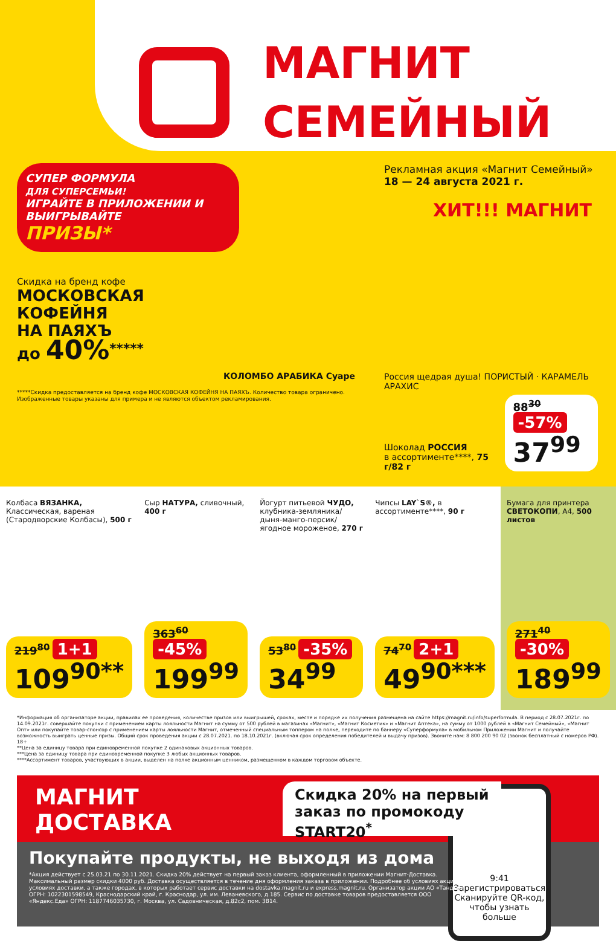МАГНИТ
СЕМЕЙНЫЙ
СУПЕР ФОРМУЛА
ДЛЯ СУПЕРСЕМЬИ!
ИГРАЙТЕ В ПРИЛОЖЕНИИ И ВЫИГРЫВАЙТЕ
ПРИЗЫ*
Скидка на бренд кофе
МОСКОВСКАЯ
КОФЕЙНЯ
НА ПАЯХЪ
до 40%<sup>*****</sup>
КОЛОМБО АРАБИКА Суаре
*****Скидка предоставляется на бренд кофе МОСКОВСКАЯ КОФЕЙНЯ НА ПАЯХЪ. Количество товара ограничено.
Изображенные товары указаны для примера и не являются объектом рекламирования.
Рекламная акция «Магнит Семейный»
18 — 24 августа 2021 г.
ХИТ!!! МАГНИТ
Россия щедрая душа! ПОРИСТЫЙ · КАРАМЕЛЬ АРАХИС
Шоколад РОССИЯ
в ассортименте****, 75 г/82 г
88<sup>30</sup> -57%
37<sup>99</sup>
Колбаса ВЯЗАНКА, Классическая, вареная (Стародворские Колбасы), 500 г
219<sup>80</sup> 1+1
109<sup>90**</sup>
Сыр НАТУРА, сливочный, 400 г
363<sup>60</sup> -45%
199<sup>99</sup>
Йогурт питьевой ЧУДО, клубника-земляника/ дыня-манго-персик/ ягодное мороженое, 270 г
53<sup>80</sup> -35%
34<sup>99</sup>
Чипсы LAY`S®, в ассортименте****, 90 г
74<sup>70</sup> 2+1
49<sup>90***</sup>
Бумага для принтера СВЕТОКОПИ, А4, 500 листов
271<sup>40</sup> -30%
189<sup>99</sup>
*Информация об организаторе акции, правилах ее проведения, количестве призов или выигрышей, сроках, месте и порядке их получения размещена на сайте https://magnit.ru/info/superformula. В период с 28.07.2021г. по 14.09.2021г. совершайте покупки с применением карты лояльности Магнит на сумму от 500 рублей в магазинах «Магнит», «Магнит Косметик» и «Магнит Аптека», на сумму от 1000 рублей в «Магнит Семейный», «Магнит Опт» или покупайте товар-спонсор с применением карты лояльности Магнит, отмеченный специальным топпером на полке, переходите по баннеру «Суперформула» в мобильном Приложении Магнит и получайте возможность выиграть ценные призы. Общий срок проведения акции с 28.07.2021. по 18.10.2021г. (включая срок определения победителей и выдачу призов). Звоните нам: 8 800 200 90 02 (звонок бесплатный с номеров РФ). 18+
**Цена за единицу товара при единовременной покупке 2 одинаковых акционных товаров.
***Цена за единицу товара при единовременной покупке 3 любых акционных товаров.
****Ассортимент товаров, участвующих в акции, выделен на полке акционным ценником, размещенном в каждом торговом объекте.
МАГНИТ
ДОСТАВКА
Скидка 20% на первый
заказ по промокоду
START20<sup>*</sup>
Покупайте продукты, не выходя из дома
*Акция действует с 25.03.21 по 30.11.2021. Скидка 20% действует на первый заказ клиента, оформленный в приложении Магнит-Доставка. Максимальный размер скидки 4000 руб. Доставка осуществляется в течение дня оформления заказа в приложении. Подробнее об условиях акции, условиях доставки, а также городах, в которых работает сервис доставки на dostavka.magnit.ru и express.magnit.ru. Организатор акции АО «Тандер» ОГРН: 1022301598549, Краснодарский край, г. Краснодар, ул. им. Леваневского, д.185. Сервис по доставке товаров предоставляется ООО «Яндекс.Еда» ОГРН: 1187746035730, г. Москва, ул. Садовническая, д.82с2, пом. 3В14.
9:41 Зарегистрироваться
Сканируйте QR-код, чтобы узнать больше